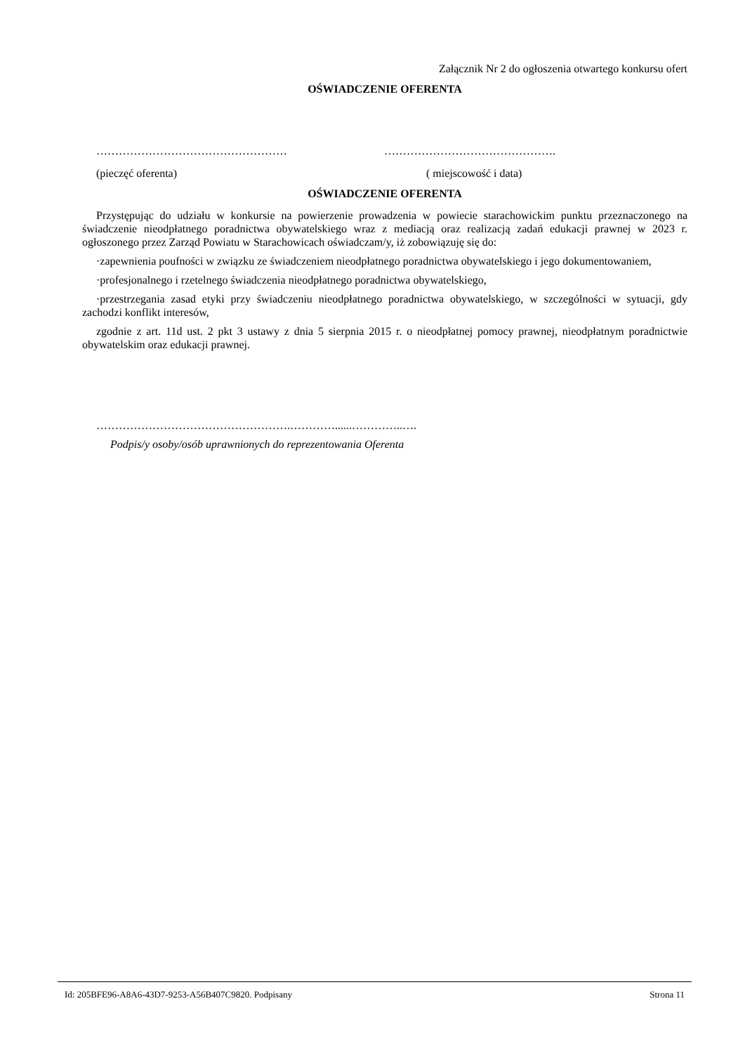Załącznik Nr 2 do ogłoszenia otwartego konkursu ofert
OŚWIADCZENIE OFERENTA
…………………………………………… ……………………………………….
(pieczęć oferenta) ( miejscowość i data)
OŚWIADCZENIE OFERENTA
Przystępując do udziału w konkursie na powierzenie prowadzenia w powiecie starachowickim punktu przeznaczonego na świadczenie nieodpłatnego poradnictwa obywatelskiego wraz z mediacją oraz realizacją zadań edukacji prawnej w 2023 r. ogłoszonego przez Zarząd Powiatu w Starachowicach oświadczam/y, iż zobowiązuję się do:
·zapewnienia poufności w związku ze świadczeniem nieodpłatnego poradnictwa obywatelskiego i jego dokumentowaniem,
·profesjonalnego i rzetelnego świadczenia nieodpłatnego poradnictwa obywatelskiego,
·przestrzegania zasad etyki przy świadczeniu nieodpłatnego poradnictwa obywatelskiego, w szczególności w sytuacji, gdy zachodzi konflikt interesów,
zgodnie z art. 11d ust. 2 pkt 3 ustawy z dnia 5 sierpnia 2015 r. o nieodpłatnej pomocy prawnej, nieodpłatnym poradnictwie obywatelskim oraz edukacji prawnej.
…………………………………………….…………......…………..….
Podpis/y osoby/osób uprawnionych do reprezentowania Oferenta
Id: 205BFE96-A8A6-43D7-9253-A56B407C9820. Podpisany Strona 11